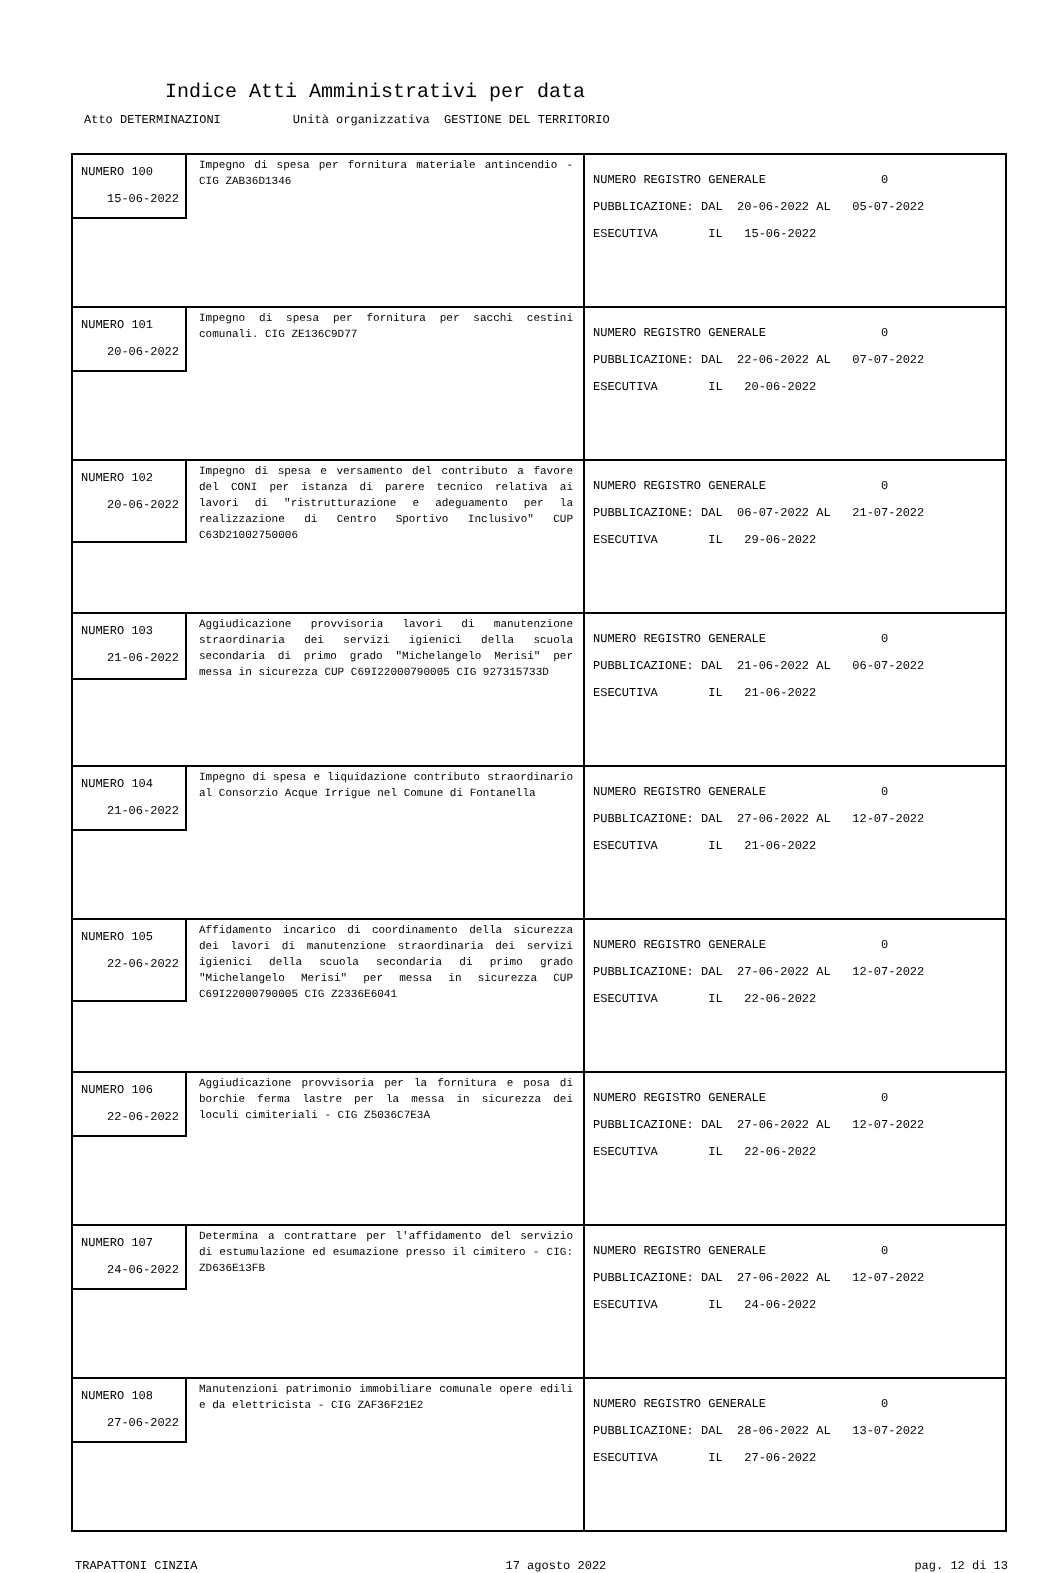Indice Atti Amministrativi per data
Atto DETERMINAZIONI Unità organizzativa GESTIONE DEL TERRITORIO
| NUMERO 100 15-06-2022 Impegno di spesa per fornitura materiale antincendio - CIG ZAB36D1346 | NUMERO REGISTRO GENERALE 0 PUBBLICAZIONE: DAL 20-06-2022 AL 05-07-2022 ESECUTIVA IL 15-06-2022 |
| NUMERO 101 20-06-2022 Impegno di spesa per fornitura per sacchi cestini comunali. CIG ZE136C9D77 | NUMERO REGISTRO GENERALE 0 PUBBLICAZIONE: DAL 22-06-2022 AL 07-07-2022 ESECUTIVA IL 20-06-2022 |
| NUMERO 102 20-06-2022 Impegno di spesa e versamento del contributo a favore del CONI per istanza di parere tecnico relativa ai lavori di "ristrutturazione e adeguamento per la realizzazione di Centro Sportivo Inclusivo" CUP C63D21002750006 | NUMERO REGISTRO GENERALE 0 PUBBLICAZIONE: DAL 06-07-2022 AL 21-07-2022 ESECUTIVA IL 29-06-2022 |
| NUMERO 103 21-06-2022 Aggiudicazione provvisoria lavori di manutenzione straordinaria dei servizi igienici della scuola secondaria di primo grado "Michelangelo Merisi" per messa in sicurezza CUP C69I22000790005 CIG 927315733D | NUMERO REGISTRO GENERALE 0 PUBBLICAZIONE: DAL 21-06-2022 AL 06-07-2022 ESECUTIVA IL 21-06-2022 |
| NUMERO 104 21-06-2022 Impegno di spesa e liquidazione contributo straordinario al Consorzio Acque Irrigue nel Comune di Fontanella | NUMERO REGISTRO GENERALE 0 PUBBLICAZIONE: DAL 27-06-2022 AL 12-07-2022 ESECUTIVA IL 21-06-2022 |
| NUMERO 105 22-06-2022 Affidamento incarico di coordinamento della sicurezza dei lavori di manutenzione straordinaria dei servizi igienici della scuola secondaria di primo grado "Michelangelo Merisi" per messa in sicurezza CUP C69I22000790005 CIG Z2336E6041 | NUMERO REGISTRO GENERALE 0 PUBBLICAZIONE: DAL 27-06-2022 AL 12-07-2022 ESECUTIVA IL 22-06-2022 |
| NUMERO 106 22-06-2022 Aggiudicazione provvisoria per la fornitura e posa di borchie ferma lastre per la messa in sicurezza dei loculi cimiteriali - CIG Z5036C7E3A | NUMERO REGISTRO GENERALE 0 PUBBLICAZIONE: DAL 27-06-2022 AL 12-07-2022 ESECUTIVA IL 22-06-2022 |
| NUMERO 107 24-06-2022 Determina a contrattare per l'affidamento del servizio di estumulazione ed esumazione presso il cimitero - CIG: ZD636E13FB | NUMERO REGISTRO GENERALE 0 PUBBLICAZIONE: DAL 27-06-2022 AL 12-07-2022 ESECUTIVA IL 24-06-2022 |
| NUMERO 108 27-06-2022 Manutenzioni patrimonio immobiliare comunale opere edili e da elettricista - CIG ZAF36F21E2 | NUMERO REGISTRO GENERALE 0 PUBBLICAZIONE: DAL 28-06-2022 AL 13-07-2022 ESECUTIVA IL 27-06-2022 |
TRAPATTONI CINZIA 17 agosto 2022 pag. 12 di 13